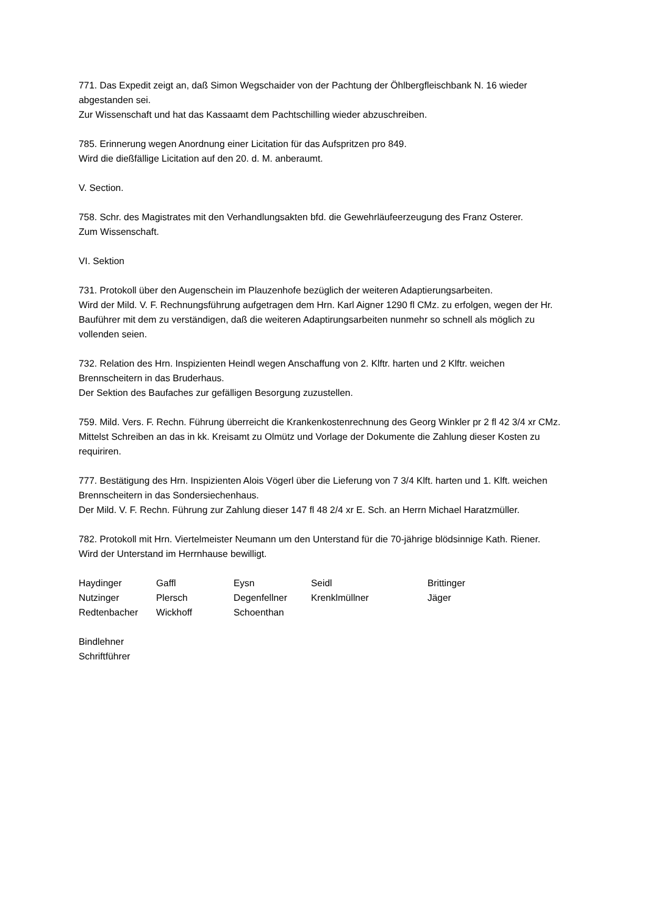771. Das Expedit zeigt an, daß Simon Wegschaider von der Pachtung der Öhlbergfleischbank N. 16 wieder abgestanden sei.
Zur Wissenschaft und hat das Kassaamt dem Pachtschilling wieder abzuschreiben.
785. Erinnerung wegen Anordnung einer Licitation für das Aufspritzen pro 849.
Wird die dießfällige Licitation auf den 20. d. M. anberaumt.
V. Section.
758. Schr. des Magistrates mit den Verhandlungsakten bfd. die Gewehrläufeerzeugung des Franz Osterer.
Zum Wissenschaft.
VI. Sektion
731. Protokoll über den Augenschein im Plauzenhofe bezüglich der weiteren Adaptierungsarbeiten.
Wird der Mild. V. F. Rechnungsführung aufgetragen dem Hrn. Karl Aigner 1290 fl CMz. zu erfolgen, wegen der Hr. Bauführer mit dem zu verständigen, daß die weiteren Adaptirungsarbeiten nunmehr so schnell als möglich zu vollenden seien.
732. Relation des Hrn. Inspizienten Heindl wegen Anschaffung von 2. Klftr. harten und 2 Klftr. weichen Brennscheitern in das Bruderhaus.
Der Sektion des Baufaches zur gefälligen Besorgung zuzustellen.
759. Mild. Vers. F. Rechn. Führung überreicht die Krankenkostenrechnung des Georg Winkler pr 2 fl 42 3/4 xr CMz.
Mittelst Schreiben an das in kk. Kreisamt zu Olmütz und Vorlage der Dokumente die Zahlung dieser Kosten zu requiriren.
777. Bestätigung des Hrn. Inspizienten Alois Vögerl über die Lieferung von 7 3/4 Klft. harten und 1. Klft. weichen Brennscheitern in das Sondersiechenhaus.
Der Mild. V. F. Rechn. Führung zur Zahlung dieser 147 fl 48 2/4 xr E. Sch. an Herrn Michael Haratzmüller.
782. Protokoll mit Hrn. Viertelmeister Neumann um den Unterstand für die 70-jährige blödsinnige Kath. Riener.
Wird der Unterstand im Herrnhause bewilligt.
| Haydinger | Gaffl | Eysn | Seidl | Brittinger |
| Nutzinger | Plersch | Degenfellner | Krenklmüllner | Jäger |
| Redtenbacher | Wickhoff | Schoenthan | | |
Bindlehner
Schriftführer